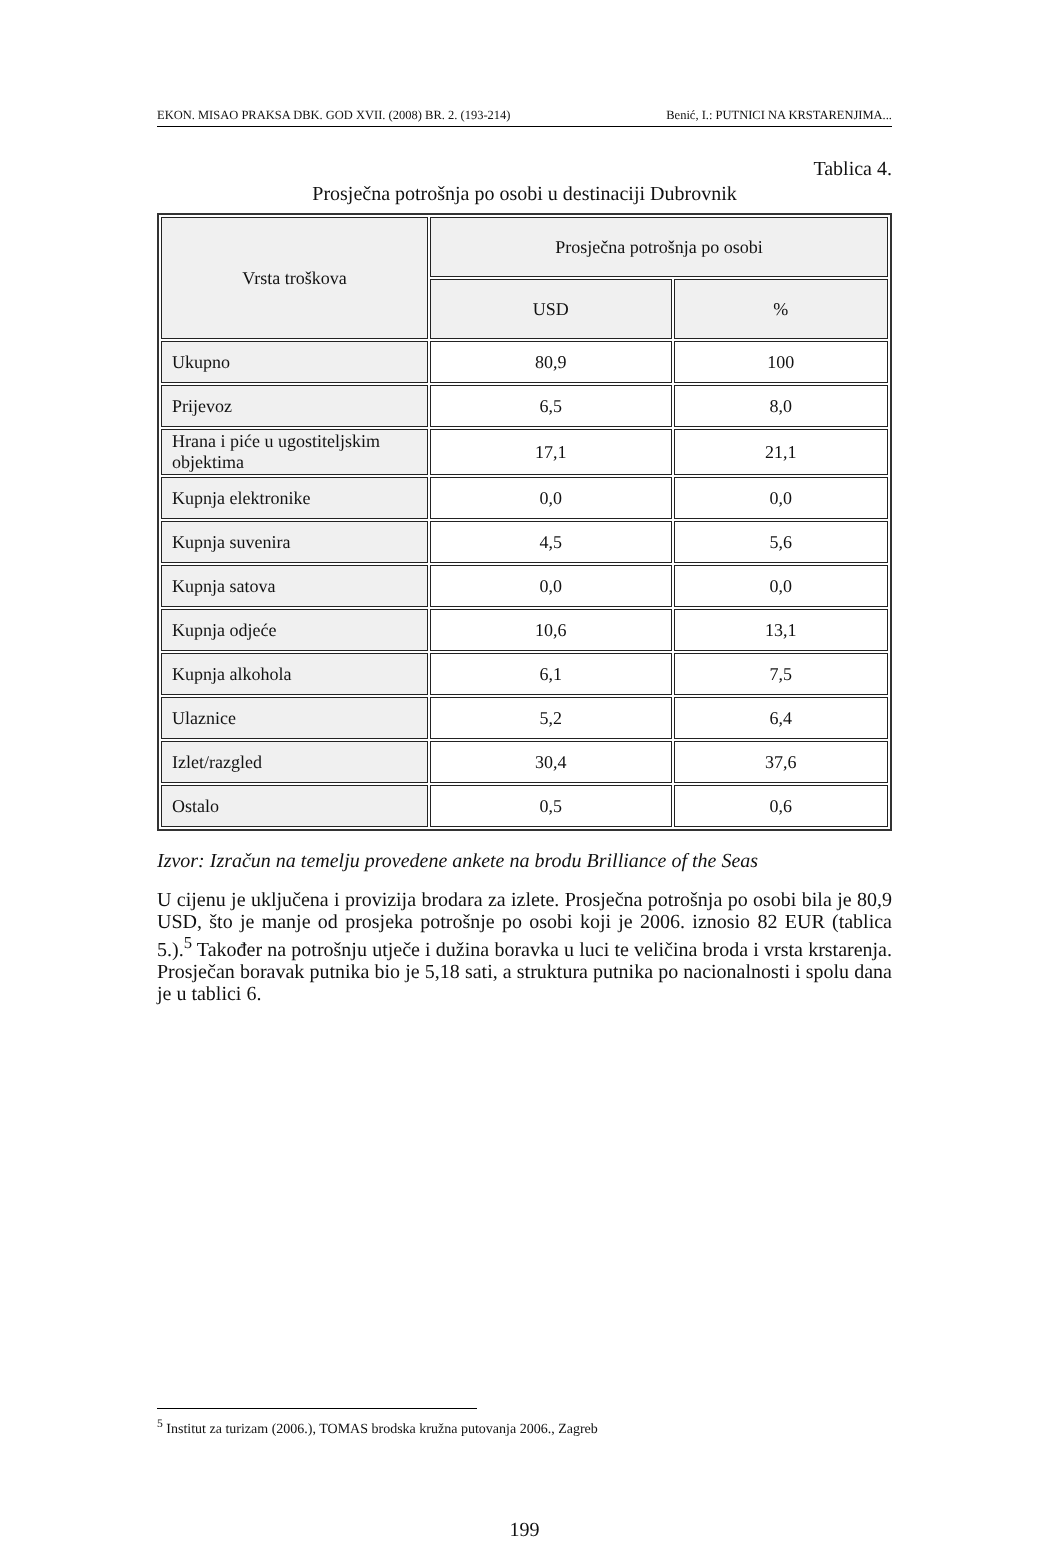EKON. MISAO PRAKSA DBK. GOD XVII. (2008) BR. 2. (193-214) Benić, I.: PUTNICI NA KRSTARENJIMA...
Tablica 4.
Prosječna potrošnja po osobi u destinaciji Dubrovnik
| Vrsta troškova | Prosječna potrošnja po osobi | |
| --- | --- | --- |
| | USD | % |
| Ukupno | 80,9 | 100 |
| Prijevoz | 6,5 | 8,0 |
| Hrana i piće u ugostiteljskim objektima | 17,1 | 21,1 |
| Kupnja elektronike | 0,0 | 0,0 |
| Kupnja suvenira | 4,5 | 5,6 |
| Kupnja satova | 0,0 | 0,0 |
| Kupnja odjeće | 10,6 | 13,1 |
| Kupnja alkohola | 6,1 | 7,5 |
| Ulaznice | 5,2 | 6,4 |
| Izlet/razgled | 30,4 | 37,6 |
| Ostalo | 0,5 | 0,6 |
Izvor: Izračun na temelju provedene ankete na brodu Brilliance of the Seas
U cijenu je uključena i provizija brodara za izlete. Prosječna potrošnja po osobi bila je 80,9 USD, što je manje od prosjeka potrošnje po osobi koji je 2006. iznosio 82 EUR (tablica 5.).<sup>5</sup> Također na potrošnju utječe i dužina boravka u luci te veličina broda i vrsta krstarenja. Prosječan boravak putnika bio je 5,18 sati, a struktura putnika po nacionalnosti i spolu dana je u tablici 6.
<sup>5</sup> Institut za turizam (2006.), TOMAS brodska kružna putovanja 2006., Zagreb
199